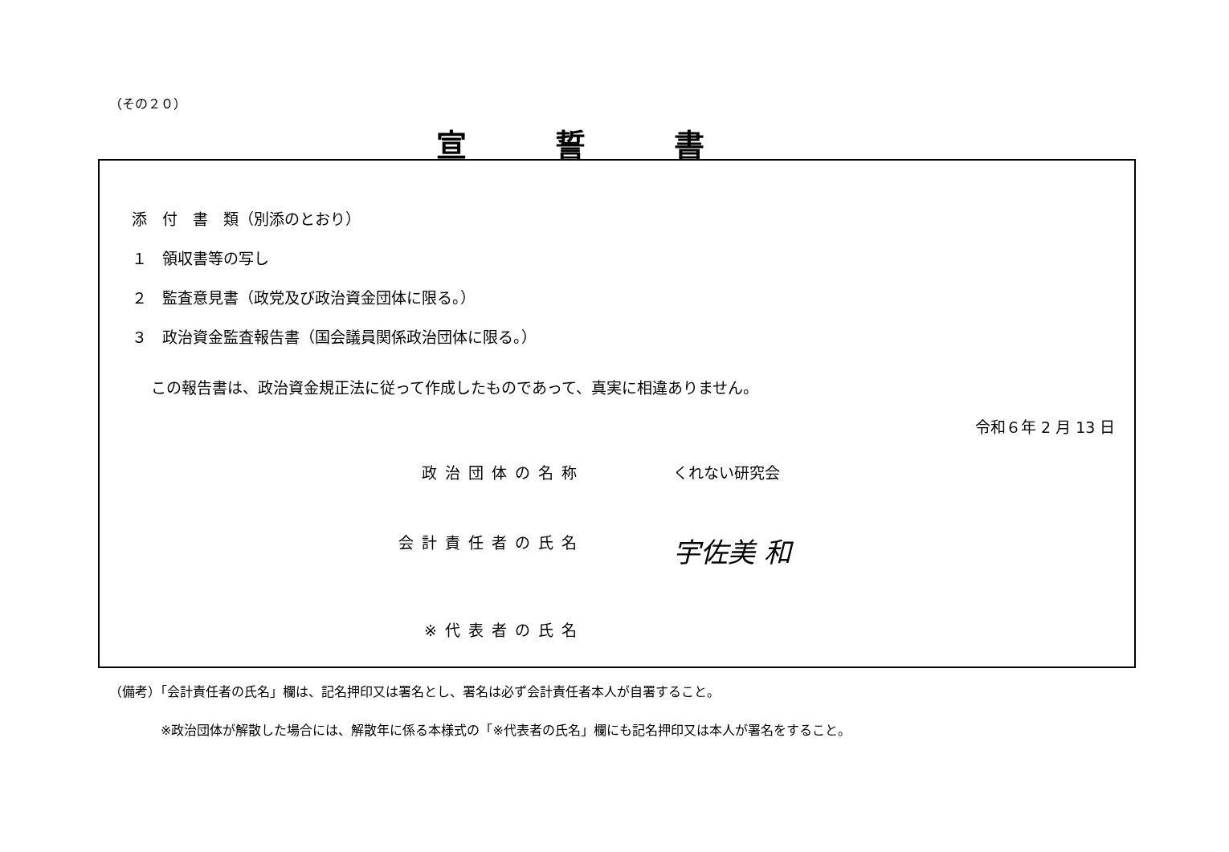（その２０）
宣誓書
添　付　書　類（別添のとおり）
１　領収書等の写し
２　監査意見書（政党及び政治資金団体に限る。）
３　政治資金監査報告書（国会議員関係政治団体に限る。）
この報告書は、政治資金規正法に従って作成したものであって、真実に相違ありません。
令和６年 2 月 13 日
政治団体の名称 くれない研究会
会計責任者の氏名
宇佐美 和
※代表者の氏名
（備考）「会計責任者の氏名」欄は、記名押印又は署名とし、署名は必ず会計責任者本人が自署すること。
※政治団体が解散した場合には、解散年に係る本様式の「※代表者の氏名」欄にも記名押印又は本人が署名をすること。